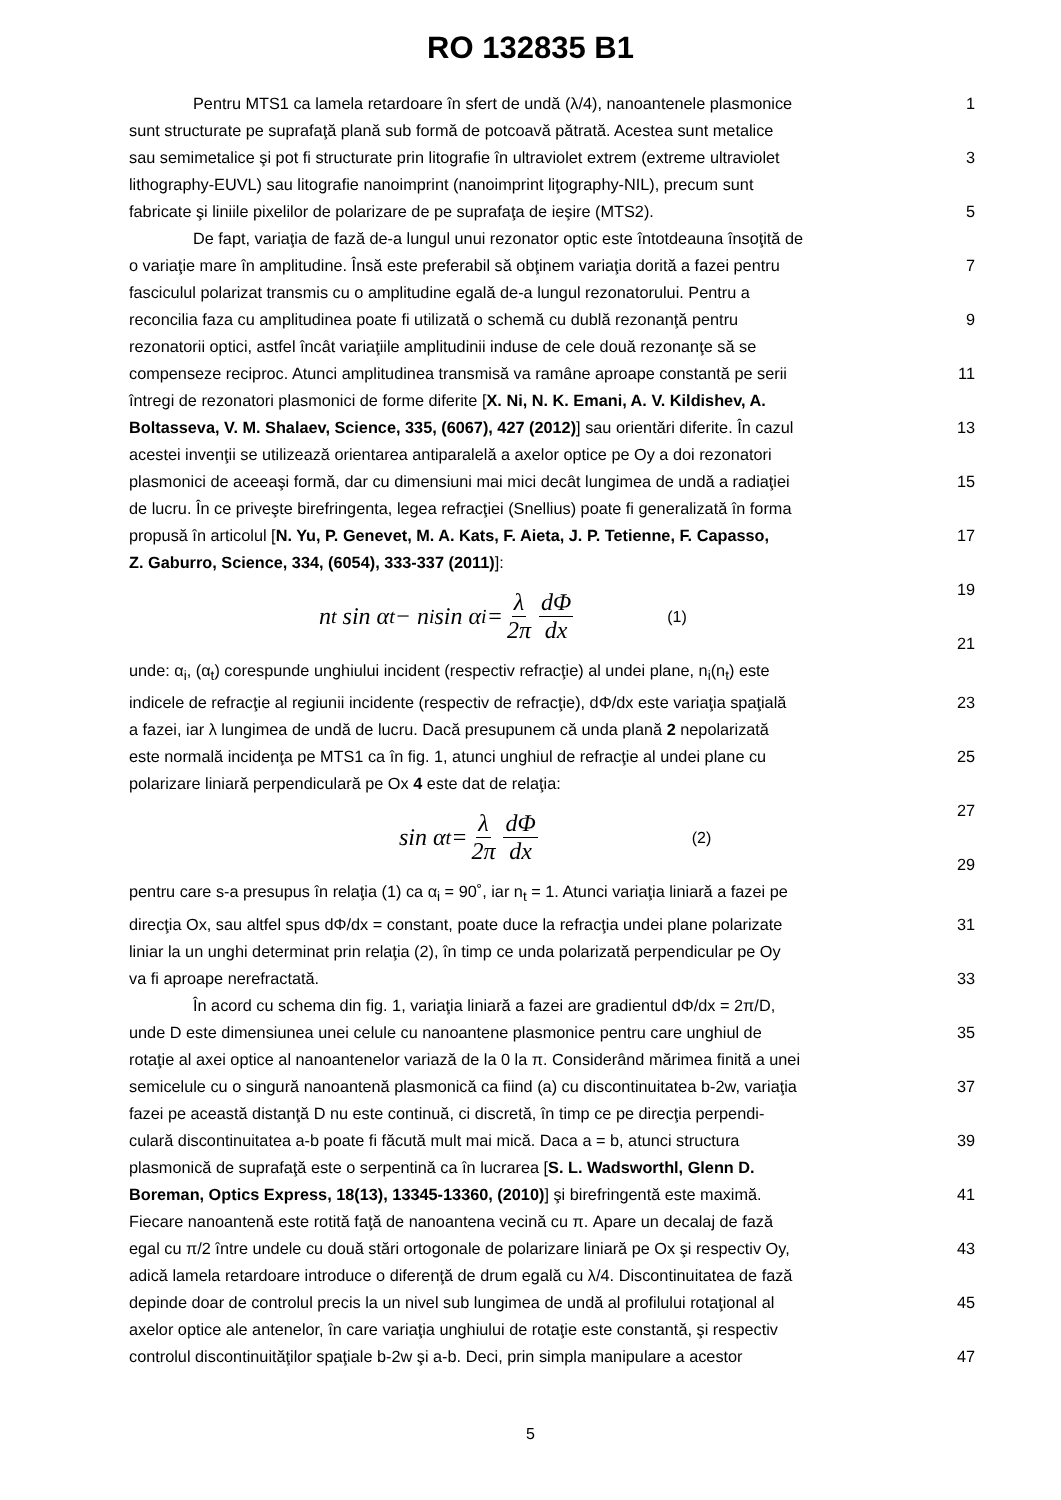RO 132835 B1
Pentru MTS1 ca lamela retardoare în sfert de undă (λ/4), nanoantenele plasmonice
1
sunt structurate pe suprafaţă plană sub formă de potcoavă pătrată. Acestea sunt metalice
sau semimetalice şi pot fi structurate prin litografie în ultraviolet extrem (extreme ultraviolet
3
lithography-EUVL) sau litografie nanoimprint (nanoimprint liţography-NIL), precum sunt
fabricate şi liniile pixelilor de polarizare de pe suprafaţa de ieşire (MTS2). 5
De fapt, variaţia de fază de-a lungul unui rezonator optic este întotdeauna însoţită de
o variaţie mare în amplitudine. Însă este preferabil să obţinem variaţia dorită a fazei pentru
7
fasciculul polarizat transmis cu o amplitudine egală de-a lungul rezonatorului. Pentru a
reconcilia faza cu amplitudinea poate fi utilizată o schemă cu dublă rezonanţă pentru
9
rezonatorii optici, astfel încât variaţiile amplitudinii induse de cele două rezonanţe să se
compenseze reciproc. Atunci amplitudinea transmisă va ramâne aproape constantă pe serii
11
întregi de rezonatori plasmonici de forme diferite [X. Ni, N. K. Emani, A. V. Kildishev, A.
Boltasseva, V. M. Shalaev, Science, 335, (6067), 427 (2012)] sau orientări diferite. În cazul
13
acestei invenţii se utilizează orientarea antiparalelă a axelor optice pe Oy a doi rezonatori
plasmonici de aceeaşi formă, dar cu dimensiuni mai mici decât lungimea de undă a radiaţiei
15
de lucru. În ce priveşte birefringenta, legea refracţiei (Snellius) poate fi generalizată în forma
propusă în articolul [N. Yu, P. Genevet, M. A. Kats, F. Aieta, J. P. Tetienne, F. Capasso,
17
Z. Gaburro, Science, 334, (6054), 333-337 (2011)]:
n<sub>t</sub> sin α<sub>t</sub> − n<sub>i</sub> sin α<sub>i</sub> = λ 2π dΦ dx (1) 19
21
unde: α<sub>i</sub>, (α<sub>t</sub>) corespunde unghiului incident (respectiv refracţie) al undei plane, n<sub>i</sub>(n<sub>t</sub>) este
indicele de refracţie al regiunii incidente (respectiv de refracţie), dΦ/dx este variaţia spaţială
23
a fazei, iar λ lungimea de undă de lucru. Dacă presupunem că unda plană 2 nepolarizată
este normală incidenţa pe MTS1 ca în fig. 1, atunci unghiul de refracţie al undei plane cu
25
polarizare liniară perpendiculară pe Ox 4 este dat de relaţia:
sin α<sub>t</sub> = λ 2π dΦ dx (2) 27
29
pentru care s-a presupus în relaţia (1) ca α<sub>i</sub> = 90˚, iar n<sub>t</sub> = 1. Atunci variaţia liniară a fazei pe
direcţia Ox, sau altfel spus dΦ/dx = constant, poate duce la refracţia undei plane polarizate
31
liniar la un unghi determinat prin relaţia (2), în timp ce unda polarizată perpendicular pe Oy
va fi aproape nerefractată. 33
În acord cu schema din fig. 1, variaţia liniară a fazei are gradientul dΦ/dx = 2π/D,
unde D este dimensiunea unei celule cu nanoantene plasmonice pentru care unghiul de
35
rotaţie al axei optice al nanoantenelor variază de la 0 la π. Considerând mărimea finită a unei
semicelule cu o singură nanoantenă plasmonică ca fiind (a) cu discontinuitatea b-2w, variaţia
37
fazei pe această distanţă D nu este continuă, ci discretă, în timp ce pe direcţia perpendi-
culară discontinuitatea a-b poate fi făcută mult mai mică. Daca a = b, atunci structura
39
plasmonică de suprafaţă este o serpentină ca în lucrarea [S. L. Wadsworthl, Glenn D.
Boreman, Optics Express, 18(13), 13345-13360, (2010)] şi birefringentă este maximă.
41
Fiecare nanoantenă este rotită faţă de nanoantena vecină cu π. Apare un decalaj de fază
egal cu π/2 între undele cu două stări ortogonale de polarizare liniară pe Ox şi respectiv Oy,
43
adică lamela retardoare introduce o diferenţă de drum egală cu λ/4. Discontinuitatea de fază
depinde doar de controlul precis la un nivel sub lungimea de undă al profilului rotaţional al
45
axelor optice ale antenelor, în care variaţia unghiului de rotaţie este constantă, şi respectiv
controlul discontinuităţilor spaţiale b-2w şi a-b. Deci, prin simpla manipulare a acestor
47
5